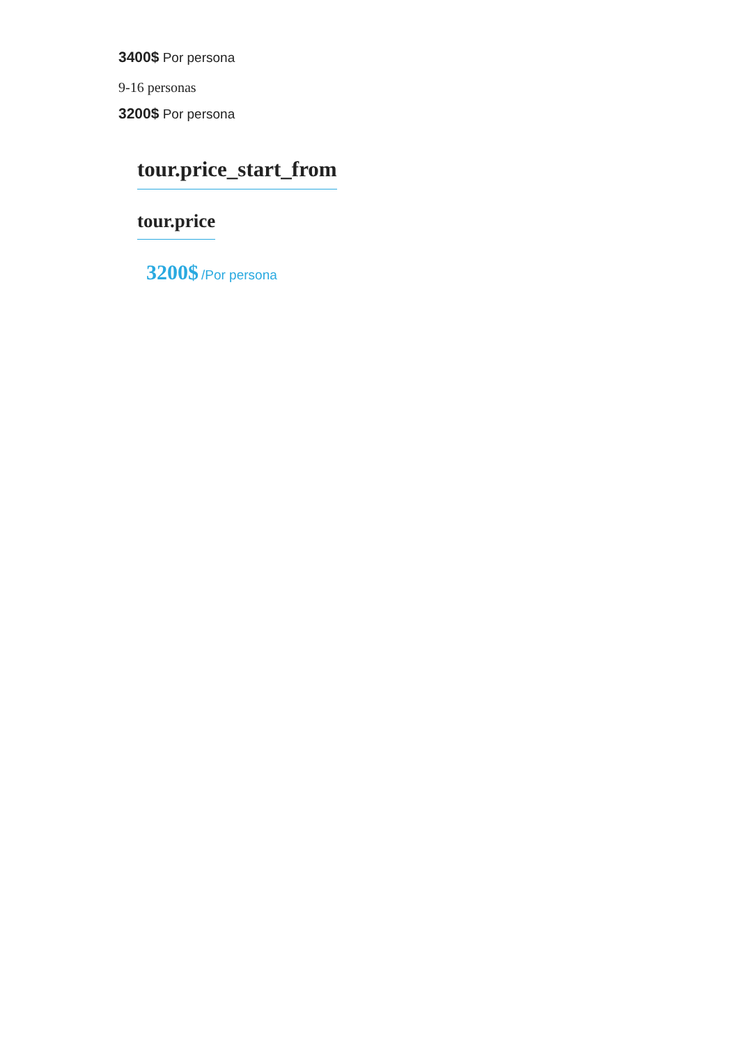3400$ Por persona
9-16 personas
3200$ Por persona
tour.price_start_from
tour.price
3200$ /Por persona